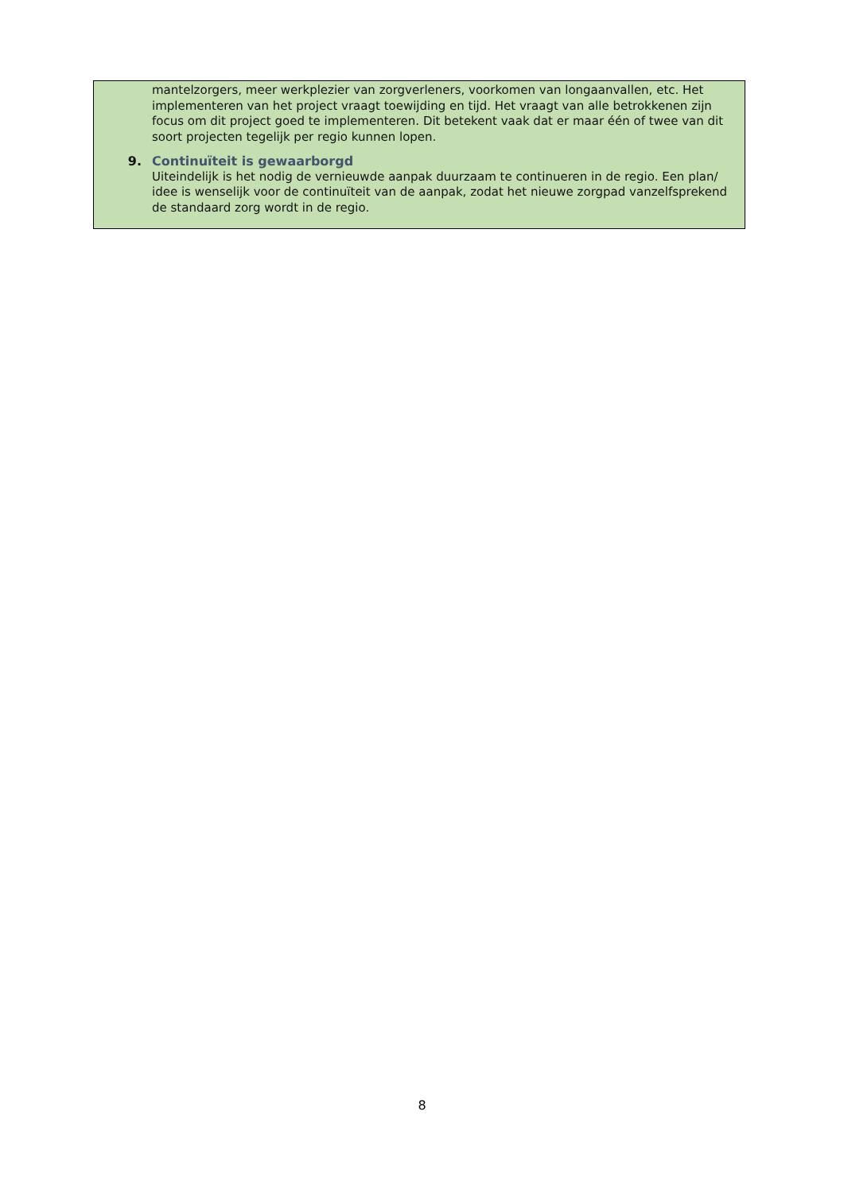mantelzorgers, meer werkplezier van zorgverleners, voorkomen van longaanvallen, etc. Het implementeren van het project vraagt toewijding en tijd. Het vraagt van alle betrokkenen zijn focus om dit project goed te implementeren. Dit betekent vaak dat er maar één of twee van dit soort projecten tegelijk per regio kunnen lopen.
9. Continuïteit is gewaarborgd
Uiteindelijk is het nodig de vernieuwde aanpak duurzaam te continueren in de regio. Een plan/ idee is wenselijk voor de continuïteit van de aanpak, zodat het nieuwe zorgpad vanzelfsprekend de standaard zorg wordt in de regio.
8